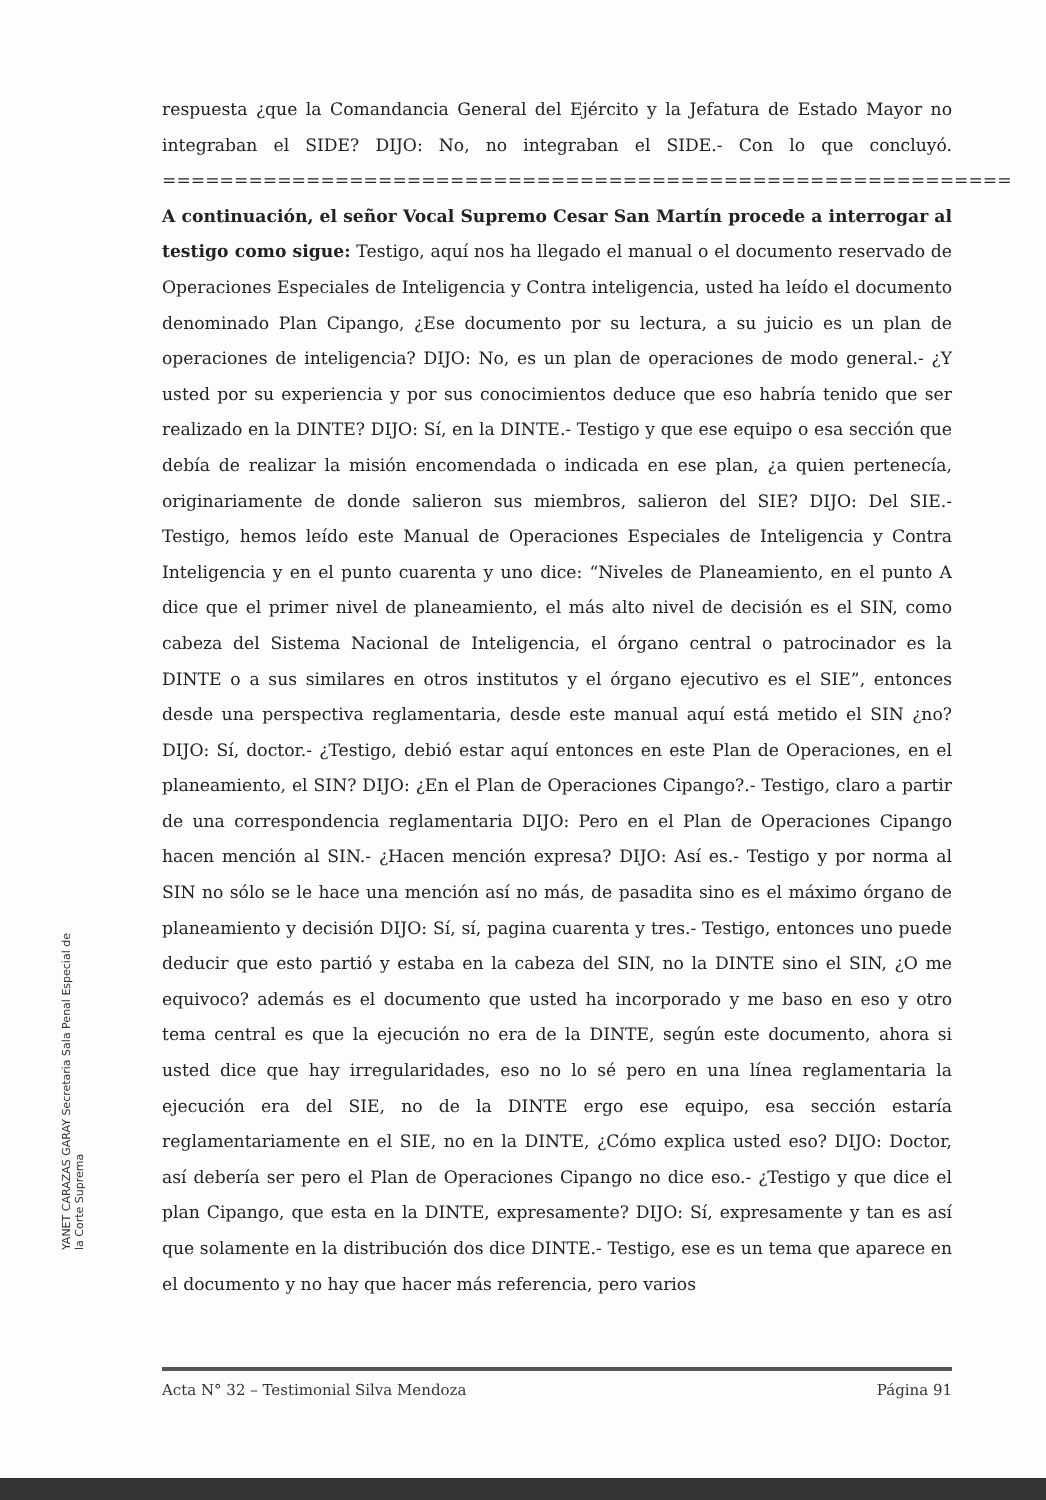respuesta ¿que la Comandancia General del Ejército y la Jefatura de Estado Mayor no integraban el SIDE? DIJO: No, no integraban el SIDE.- Con lo que concluyó. ===========================================================
A continuación, el señor Vocal Supremo Cesar San Martín procede a interrogar al testigo como sigue: Testigo, aquí nos ha llegado el manual o el documento reservado de Operaciones Especiales de Inteligencia y Contra inteligencia, usted ha leído el documento denominado Plan Cipango, ¿Ese documento por su lectura, a su juicio es un plan de operaciones de inteligencia? DIJO: No, es un plan de operaciones de modo general.- ¿Y usted por su experiencia y por sus conocimientos deduce que eso habría tenido que ser realizado en la DINTE? DIJO: Sí, en la DINTE.- Testigo y que ese equipo o esa sección que debía de realizar la misión encomendada o indicada en ese plan, ¿a quien pertenecía, originariamente de donde salieron sus miembros, salieron del SIE? DIJO: Del SIE.- Testigo, hemos leído este Manual de Operaciones Especiales de Inteligencia y Contra Inteligencia y en el punto cuarenta y uno dice: “Niveles de Planeamiento, en el punto A dice que el primer nivel de planeamiento, el más alto nivel de decisión es el SIN, como cabeza del Sistema Nacional de Inteligencia, el órgano central o patrocinador es la DINTE o a sus similares en otros institutos y el órgano ejecutivo es el SIE”, entonces desde una perspectiva reglamentaria, desde este manual aquí está metido el SIN ¿no? DIJO: Sí, doctor.- ¿Testigo, debió estar aquí entonces en este Plan de Operaciones, en el planeamiento, el SIN? DIJO: ¿En el Plan de Operaciones Cipango?.- Testigo, claro a partir de una correspondencia reglamentaria DIJO: Pero en el Plan de Operaciones Cipango hacen mención al SIN.- ¿Hacen mención expresa? DIJO: Así es.- Testigo y por norma al SIN no sólo se le hace una mención así no más, de pasadita sino es el máximo órgano de planeamiento y decisión DIJO: Sí, sí, pagina cuarenta y tres.- Testigo, entonces uno puede deducir que esto partió y estaba en la cabeza del SIN, no la DINTE sino el SIN, ¿O me equivoco? además es el documento que usted ha incorporado y me baso en eso y otro tema central es que la ejecución no era de la DINTE, según este documento, ahora si usted dice que hay irregularidades, eso no lo sé pero en una línea reglamentaria la ejecución era del SIE, no de la DINTE ergo ese equipo, esa sección estaría reglamentariamente en el SIE, no en la DINTE, ¿Cómo explica usted eso? DIJO: Doctor, así debería ser pero el Plan de Operaciones Cipango no dice eso.- ¿Testigo y que dice el plan Cipango, que esta en la DINTE, expresamente? DIJO: Sí, expresamente y tan es así que solamente en la distribución dos dice DINTE.- Testigo, ese es un tema que aparece en el documento y no hay que hacer más referencia, pero varios
YANET CARAZAS GARAY Secretaria Sala Penal Especial de la Corte Suprema
Acta N° 32 – Testimonial Silva Mendoza Página 91